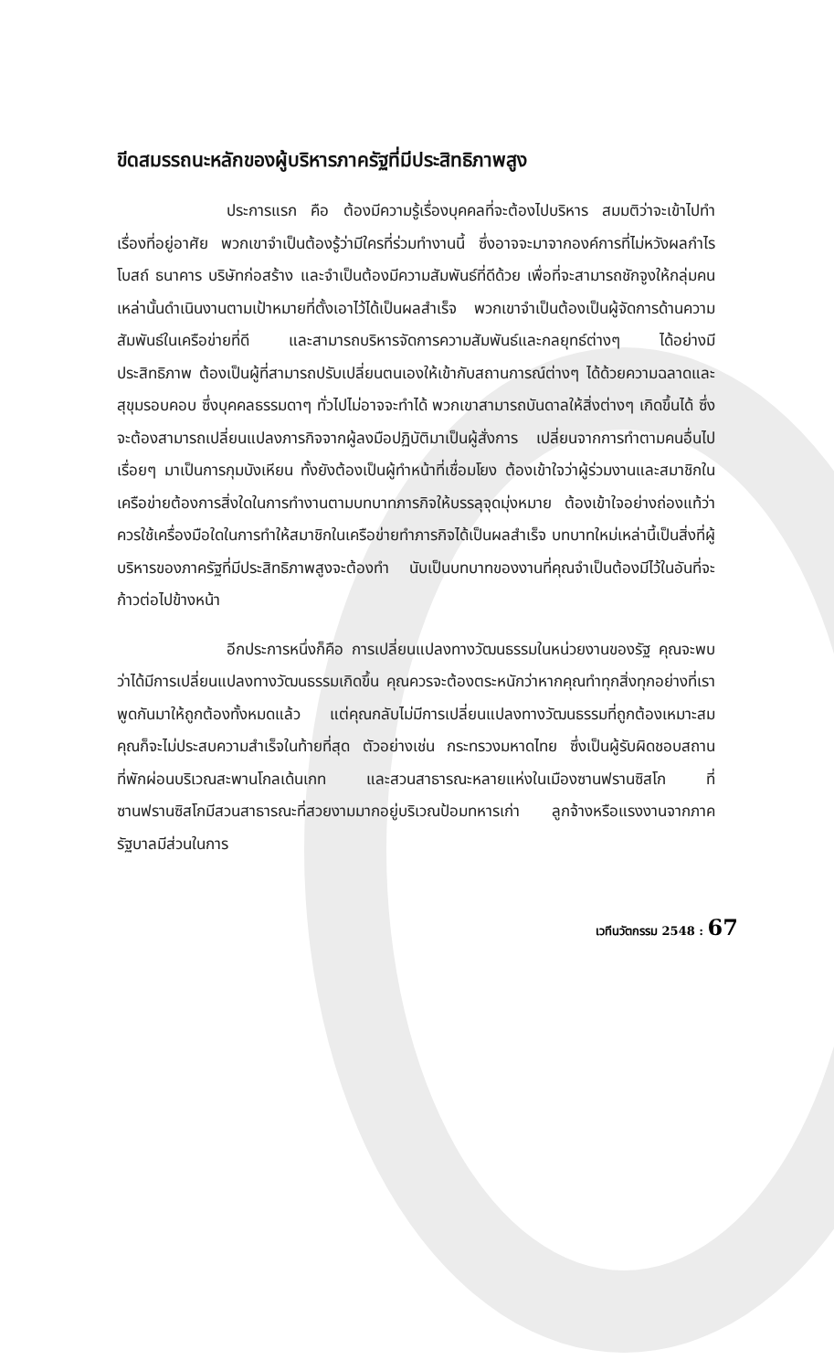ขีดสมรรถนะหลักของผู้บริหารภาครัฐที่มีประสิทธิภาพสูง
ประการแรก คือ ต้องมีความรู้เรื่องบุคคลที่จะต้องไปบริหาร สมมติว่าจะเข้าไปทำเรื่องที่อยู่อาศัย พวกเขาจำเป็นต้องรู้ว่ามีใครที่ร่วมทำงานนี้ ซึ่งอาจจะมาจากองค์การที่ไม่หวังผลกำไร โบสถ์ ธนาคาร บริษัทก่อสร้าง และจำเป็นต้องมีความสัมพันธ์ที่ดีด้วย เพื่อที่จะสามารถชักจูงให้กลุ่มคนเหล่านั้นดำเนินงานตามเป้าหมายที่ตั้งเอาไว้ได้เป็นผลสำเร็จ พวกเขาจำเป็นต้องเป็นผู้จัดการด้านความสัมพันธ์ในเครือข่ายที่ดี และสามารถบริหารจัดการความสัมพันธ์และกลยุทธ์ต่างๆ ได้อย่างมีประสิทธิภาพ ต้องเป็นผู้ที่สามารถปรับเปลี่ยนตนเองให้เข้ากับสถานการณ์ต่างๆ ได้ด้วยความฉลาดและสุขุมรอบคอบ ซึ่งบุคคลธรรมดาๆ ทั่วไปไม่อาจจะทำได้ พวกเขาสามารถบันดาลให้สิ่งต่างๆ เกิดขึ้นได้ ซึ่งจะต้องสามารถเปลี่ยนแปลงภารกิจจากผู้ลงมือปฏิบัติมาเป็นผู้สั่งการ เปลี่ยนจากการทำตามคนอื่นไปเรื่อยๆ มาเป็นการกุมบังเหียน ทั้งยังต้องเป็นผู้ทำหน้าที่เชื่อมโยง ต้องเข้าใจว่าผู้ร่วมงานและสมาชิกในเครือข่ายต้องการสิ่งใดในการทำงานตามบทบาทภารกิจให้บรรลุจุดมุ่งหมาย ต้องเข้าใจอย่างถ่องแท้ว่า ควรใช้เครื่องมือใดในการทำให้สมาชิกในเครือข่ายทำภารกิจได้เป็นผลสำเร็จ บทบาทใหม่เหล่านี้เป็นสิ่งที่ผู้บริหารของภาครัฐที่มีประสิทธิภาพสูงจะต้องทำ นับเป็นบทบาทของงานที่คุณจำเป็นต้องมีไว้ในอันที่จะก้าวต่อไปข้างหน้า
อีกประการหนึ่งก็คือ การเปลี่ยนแปลงทางวัฒนธรรมในหน่วยงานของรัฐ คุณจะพบว่าได้มีการเปลี่ยนแปลงทางวัฒนธรรมเกิดขึ้น คุณควรจะต้องตระหนักว่าหากคุณทำทุกสิ่งทุกอย่างที่เราพูดกันมาให้ถูกต้องทั้งหมดแล้ว แต่คุณกลับไม่มีการเปลี่ยนแปลงทางวัฒนธรรมที่ถูกต้องเหมาะสม คุณก็จะไม่ประสบความสำเร็จในท้ายที่สุด ตัวอย่างเช่น กระทรวงมหาดไทย ซึ่งเป็นผู้รับผิดชอบสถานที่พักผ่อนบริเวณสะพานโกลเด้นเกท และสวนสาธารณะหลายแห่งในเมืองซานฟรานซิสโก ที่ซานฟรานซิสโกมีสวนสาธารณะที่สวยงามมากอยู่บริเวณป้อมทหารเก่า ลูกจ้างหรือแรงงานจากภาครัฐบาลมีส่วนในการ
เวทีนวัตกรรม 2548 : 67